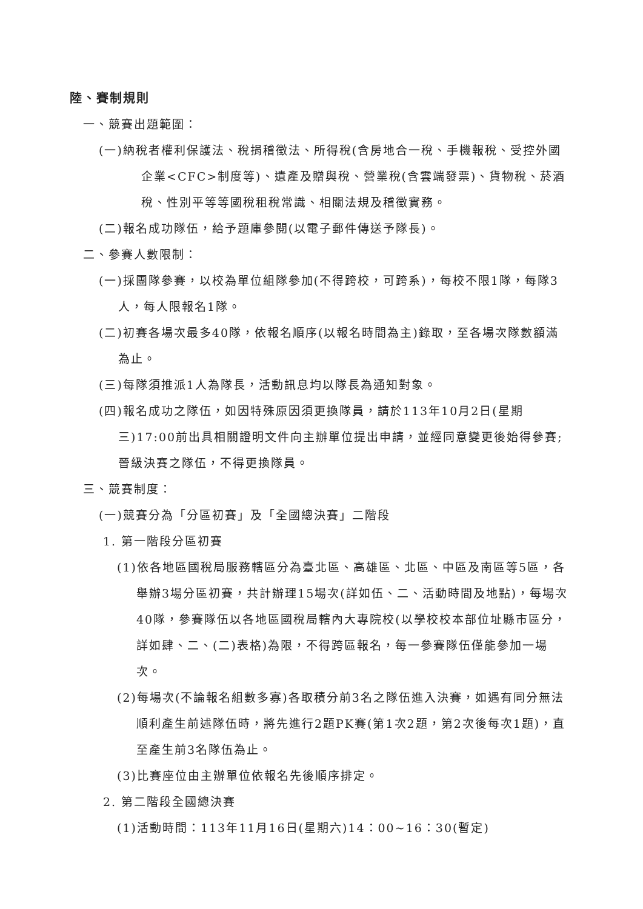陸、賽制規則
一、競賽出題範圍：
(一)納稅者權利保護法、稅捐稽徵法、所得稅(含房地合一稅、手機報稅、受控外國企業<CFC>制度等)、遺產及贈與稅、營業稅(含雲端發票)、貨物稅、菸酒稅、性別平等等國稅租稅常識、相關法規及稽徵實務。
(二)報名成功隊伍，給予題庫參閱(以電子郵件傳送予隊長)。
二、參賽人數限制：
(一)採團隊參賽，以校為單位組隊參加(不得跨校，可跨系)，每校不限1隊，每隊3人，每人限報名1隊。
(二)初賽各場次最多40隊，依報名順序(以報名時間為主)錄取，至各場次隊數額滿為止。
(三)每隊須推派1人為隊長，活動訊息均以隊長為通知對象。
(四)報名成功之隊伍，如因特殊原因須更換隊員，請於113年10月2日(星期三)17:00前出具相關證明文件向主辦單位提出申請，並經同意變更後始得參賽;晉級決賽之隊伍，不得更換隊員。
三、競賽制度：
(一)競賽分為「分區初賽」及「全國總決賽」二階段
1. 第一階段分區初賽
(1)依各地區國稅局服務轄區分為臺北區、高雄區、北區、中區及南區等5區，各舉辦3場分區初賽，共計辦理15場次(詳如伍、二、活動時間及地點)，每場次40隊，參賽隊伍以各地區國稅局轄內大專院校(以學校校本部位址縣市區分，詳如肆、二、(二)表格)為限，不得跨區報名，每一參賽隊伍僅能參加一場次。
(2)每場次(不論報名組數多寡)各取積分前3名之隊伍進入決賽，如遇有同分無法順利產生前述隊伍時，將先進行2題PK賽(第1次2題，第2次後每次1題)，直至產生前3名隊伍為止。
(3)比賽座位由主辦單位依報名先後順序排定。
2. 第二階段全國總決賽
(1)活動時間：113年11月16日(星期六)14：00~16：30(暫定)